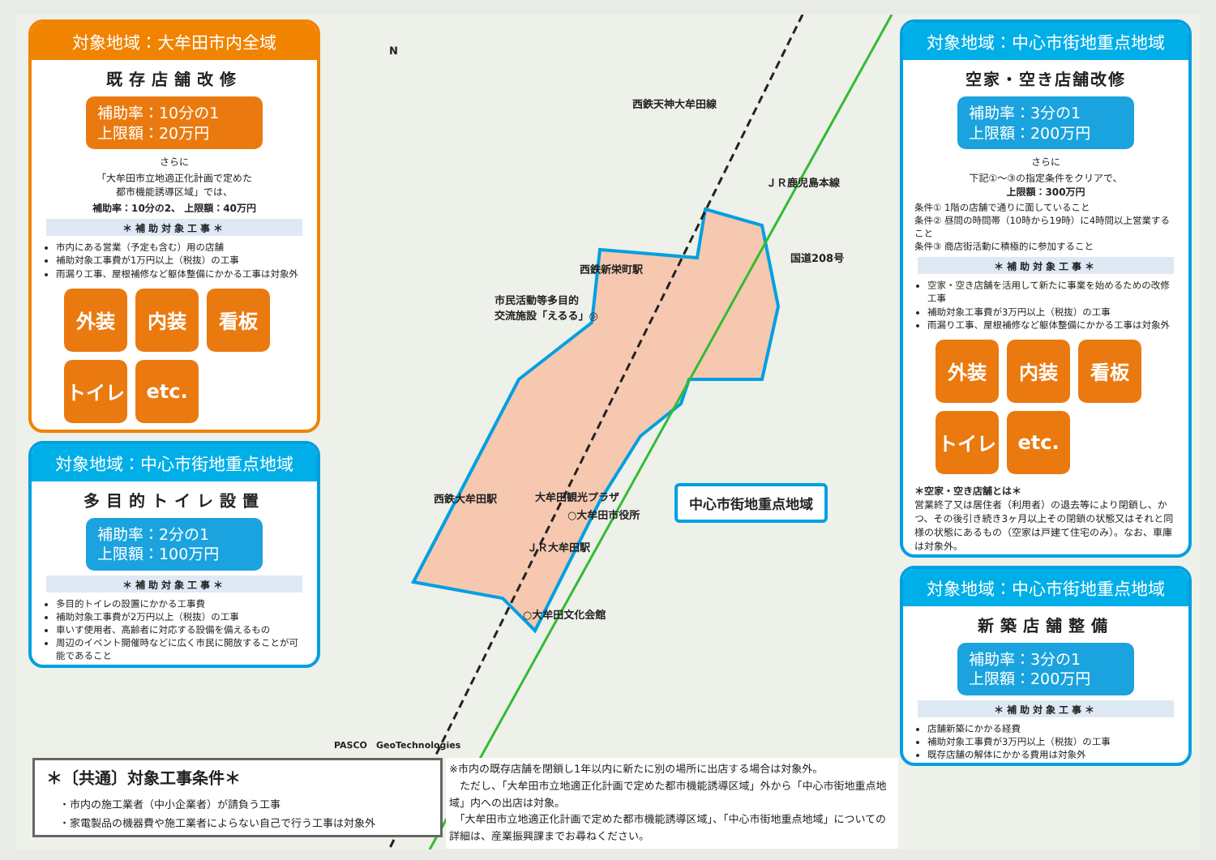対象地域：大牟田市内全域
既存店舗改修
補助率：10分の1
上限額：20万円
さらに
「大牟田市立地適正化計画で定めた
都市機能誘導区域」では、
補助率：10分の2、 上限額：40万円
＊補助対象工事＊
市内にある営業（予定も含む）用の店舗
補助対象工事費が1万円以上（税抜）の工事
雨漏り工事、屋根補修など躯体整備にかかる工事は対象外
外装
内装
看板
トイレ
etc.
対象地域：中心市街地重点地域
多目的トイレ設置
補助率：2分の1
上限額：100万円
＊補助対象工事＊
多目的トイレの設置にかかる工事費
補助対象工事費が2万円以上（税抜）の工事
車いす使用者、高齢者に対応する設備を備えるもの
周辺のイベント開催時などに広く市民に開放することが可能であること
対象地域：中心市街地重点地域
空家・空き店舗改修
補助率：3分の1
上限額：200万円
さらに
下記①～③の指定条件をクリアで、
上限額：300万円
条件① 1階の店舗で通りに面していること
条件② 昼間の時間帯（10時から19時）に4時間以上営業すること
条件③ 商店街活動に積極的に参加すること
＊補助対象工事＊
空家・空き店舗を活用して新たに事業を始めるための改修工事
補助対象工事費が3万円以上（税抜）の工事
雨漏り工事、屋根補修など躯体整備にかかる工事は対象外
外装
内装
看板
トイレ
etc.
＊空家・空き店舗とは＊
営業終了又は居住者（利用者）の退去等により閉鎖し、かつ、その後引き続き3ヶ月以上その閉鎖の状態又はそれと同様の状態にあるもの（空家は戸建て住宅のみ）。なお、車庫は対象外。
対象地域：中心市街地重点地域
新築店舗整備
補助率：3分の1
上限額：200万円
＊補助対象工事＊
店舗新築にかかる経費
補助対象工事費が3万円以上（税抜）の工事
既存店舗の解体にかかる費用は対象外
N
西鉄天神大牟田線
ＪＲ鹿児島本線
国道208号
西鉄新栄町駅
市民活動等多目的
交流施設「えるる」◎
西鉄大牟田駅 大牟田観光プラザ
○大牟田市役所
ＪＲ大牟田駅
○大牟田文化会館
中心市街地重点地域
PASCO　GeoTechnologies
＊〔共通〕対象工事条件＊
・市内の施工業者（中小企業者）が請負う工事
・家電製品の機器費や施工業者によらない自己で行う工事は対象外
※市内の既存店舗を閉鎖し1年以内に新たに別の場所に出店する場合は対象外。
　ただし、「大牟田市立地適正化計画で定めた都市機能誘導区域」外から「中心市街地重点地域」内への出店は対象。
　「大牟田市立地適正化計画で定めた都市機能誘導区域」、「中心市街地重点地域」についての詳細は、産業振興課までお尋ねください。